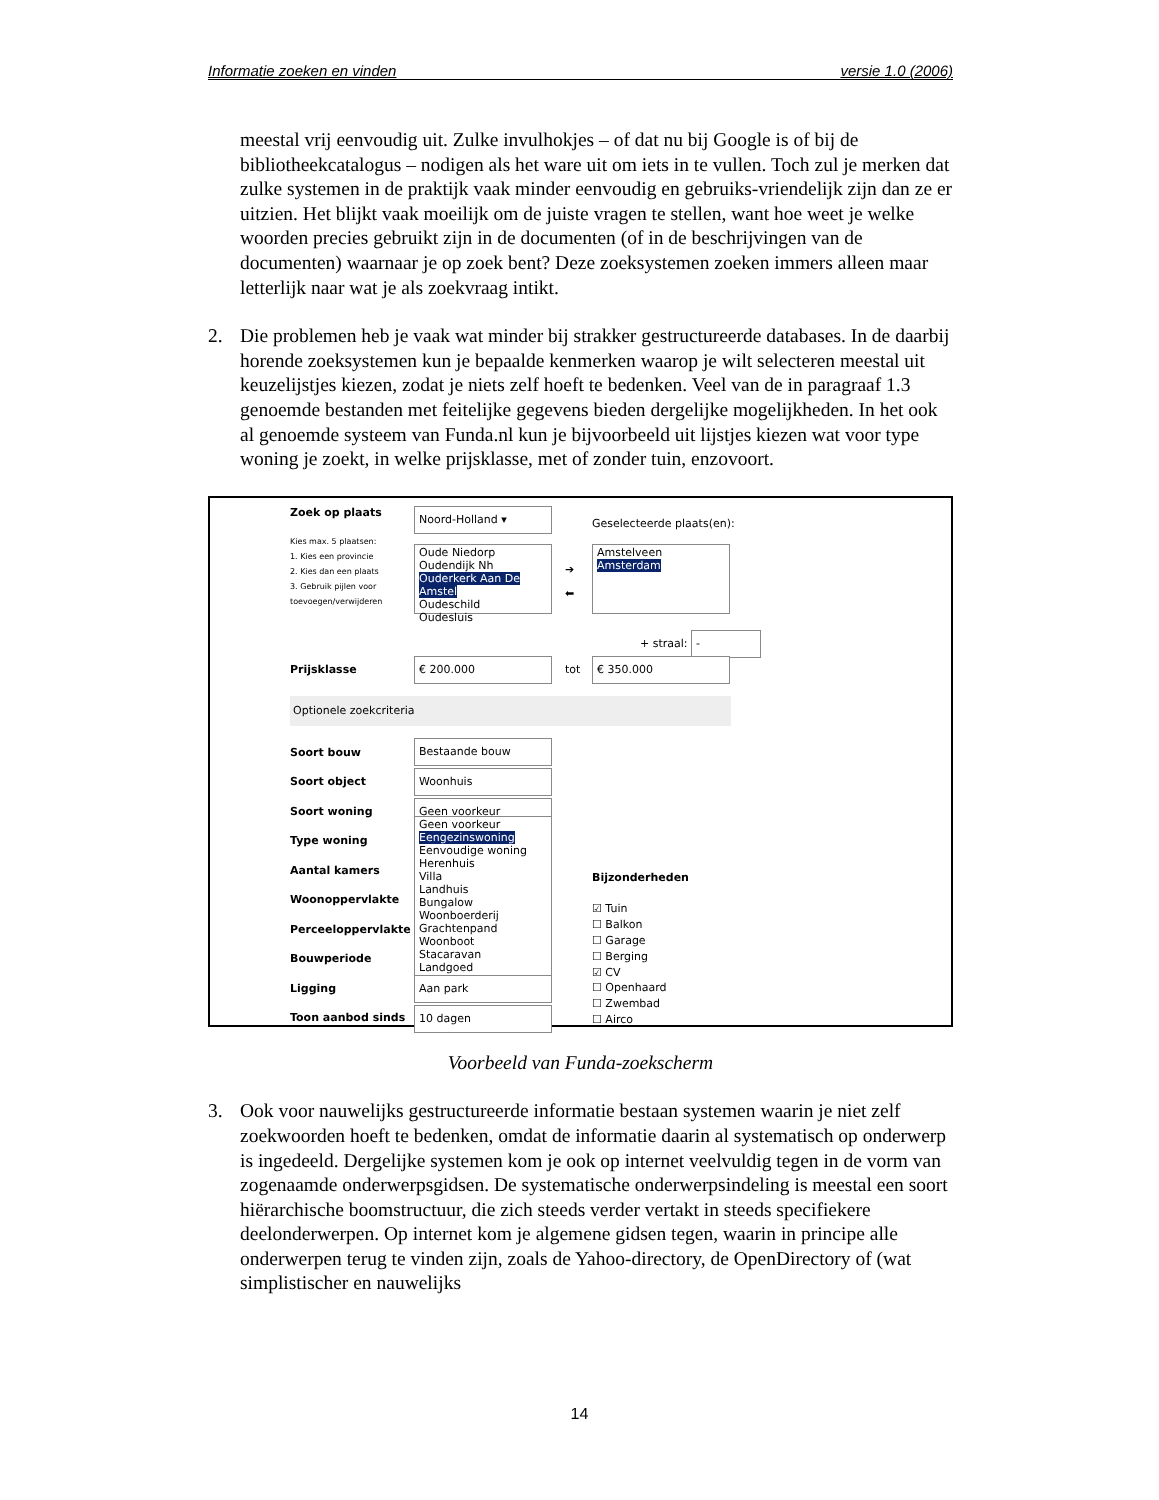Informatie zoeken en vinden versie 1.0 (2006)
meestal vrij eenvoudig uit. Zulke invulhokjes – of dat nu bij Google is of bij de bibliotheekcatalogus – nodigen als het ware uit om iets in te vullen. Toch zul je merken dat zulke systemen in de praktijk vaak minder eenvoudig en gebruiks-vriendelijk zijn dan ze er uitzien. Het blijkt vaak moeilijk om de juiste vragen te stellen, want hoe weet je welke woorden precies gebruikt zijn in de documenten (of in de beschrijvingen van de documenten) waarnaar je op zoek bent? Deze zoeksystemen zoeken immers alleen maar letterlijk naar wat je als zoekvraag intikt.
2. Die problemen heb je vaak wat minder bij strakker gestructureerde databases. In de daarbij horende zoeksystemen kun je bepaalde kenmerken waarop je wilt selecteren meestal uit keuzelijstjes kiezen, zodat je niets zelf hoeft te bedenken. Veel van de in paragraaf 1.3 genoemde bestanden met feitelijke gegevens bieden dergelijke mogelijkheden. In het ook al genoemde systeem van Funda.nl kun je bijvoorbeeld uit lijstjes kiezen wat voor type woning je zoekt, in welke prijsklasse, met of zonder tuin, enzovoort.
Zoek op plaats
Kies max. 5 plaatsen:
1. Kies een provincie
2. Kies dan een plaats
3. Gebruik pijlen voor toevoegen/verwijderen
Noord-Holland ▾ Geselecteerde plaats(en):
Oude Niedorp
Oudendijk Nh
Ouderkerk Aan De Amstel
Oudeschild
Oudesluis
➔
⬅
Amstelveen
Amsterdam
+ straal: -
Prijsklasse € 200.000 tot € 350.000
Optionele zoekcriteria
Soort bouw
Soort object
Soort woning
Type woning
Aantal kamers
Woonoppervlakte
Perceeloppervlakte
Bouwperiode
Ligging
Toon aanbod sinds
Bestaande bouw
Woonhuis
Geen voorkeur
Geen voorkeur
Eengezinswoning
Eenvoudige woning
Herenhuis
Villa
Landhuis
Bungalow
Woonboerderij
Grachtenpand
Woonboot
Stacaravan
Landgoed
Aan park
10 dagen
Bijzonderheden
☑ Tuin
☐ Balkon
☐ Garage
☐ Berging
☑ CV
☐ Openhaard
☐ Zwembad
☐ Airco
Voorbeeld van Funda-zoekscherm
3. Ook voor nauwelijks gestructureerde informatie bestaan systemen waarin je niet zelf zoekwoorden hoeft te bedenken, omdat de informatie daarin al systematisch op onderwerp is ingedeeld. Dergelijke systemen kom je ook op internet veelvuldig tegen in de vorm van zogenaamde onderwerpsgidsen. De systematische onderwerpsindeling is meestal een soort hiërarchische boomstructuur, die zich steeds verder vertakt in steeds specifiekere deelonderwerpen. Op internet kom je algemene gidsen tegen, waarin in principe alle onderwerpen terug te vinden zijn, zoals de Yahoo-directory, de OpenDirectory of (wat simplistischer en nauwelijks
14